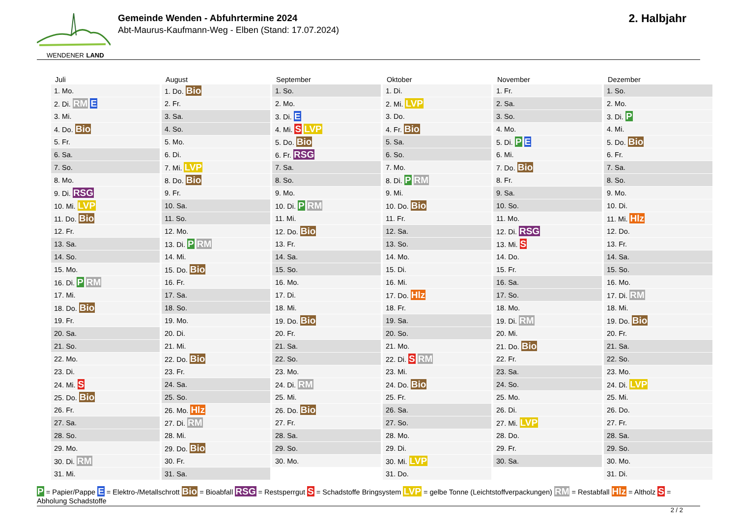WENDENER LAND
Gemeinde Wenden - Abfuhrtermine 2024
Abt-Maurus-Kaufmann-Weg - Elben (Stand: 17.07.2024)
2. Halbjahr
| Juli | August | September | Oktober | November | Dezember |
| --- | --- | --- | --- | --- | --- |
| 1. Mo. | 1. Do. Bio | 1. So. | 1. Di. | 1. Fr. | 1. So. |
| 2. Di. RM E | 2. Fr. | 2. Mo. | 2. Mi. LVP | 2. Sa. | 2. Mo. |
| 3. Mi. | 3. Sa. | 3. Di. E | 3. Do. | 3. So. | 3. Di. P |
| 4. Do. Bio | 4. So. | 4. Mi. S LVP | 4. Fr. Bio | 4. Mo. | 4. Mi. |
| 5. Fr. | 5. Mo. | 5. Do. Bio | 5. Sa. | 5. Di. P E | 5. Do. Bio |
| 6. Sa. | 6. Di. | 6. Fr. RSG | 6. So. | 6. Mi. | 6. Fr. |
| 7. So. | 7. Mi. LVP | 7. Sa. | 7. Mo. | 7. Do. Bio | 7. Sa. |
| 8. Mo. | 8. Do. Bio | 8. So. | 8. Di. P RM | 8. Fr. | 8. So. |
| 9. Di. RSG | 9. Fr. | 9. Mo. | 9. Mi. | 9. Sa. | 9. Mo. |
| 10. Mi. LVP | 10. Sa. | 10. Di. P RM | 10. Do. Bio | 10. So. | 10. Di. |
| 11. Do. Bio | 11. So. | 11. Mi. | 11. Fr. | 11. Mo. | 11. Mi. Hlz |
| 12. Fr. | 12. Mo. | 12. Do. Bio | 12. Sa. | 12. Di. RSG | 12. Do. |
| 13. Sa. | 13. Di. P RM | 13. Fr. | 13. So. | 13. Mi. S | 13. Fr. |
| 14. So. | 14. Mi. | 14. Sa. | 14. Mo. | 14. Do. | 14. Sa. |
| 15. Mo. | 15. Do. Bio | 15. So. | 15. Di. | 15. Fr. | 15. So. |
| 16. Di. P RM | 16. Fr. | 16. Mo. | 16. Mi. | 16. Sa. | 16. Mo. |
| 17. Mi. | 17. Sa. | 17. Di. | 17. Do. Hlz | 17. So. | 17. Di. RM |
| 18. Do. Bio | 18. So. | 18. Mi. | 18. Fr. | 18. Mo. | 18. Mi. |
| 19. Fr. | 19. Mo. | 19. Do. Bio | 19. Sa. | 19. Di. RM | 19. Do. Bio |
| 20. Sa. | 20. Di. | 20. Fr. | 20. So. | 20. Mi. | 20. Fr. |
| 21. So. | 21. Mi. | 21. Sa. | 21. Mo. | 21. Do. Bio | 21. Sa. |
| 22. Mo. | 22. Do. Bio | 22. So. | 22. Di. S RM | 22. Fr. | 22. So. |
| 23. Di. | 23. Fr. | 23. Mo. | 23. Mi. | 23. Sa. | 23. Mo. |
| 24. Mi. S | 24. Sa. | 24. Di. RM | 24. Do. Bio | 24. So. | 24. Di. LVP |
| 25. Do. Bio | 25. So. | 25. Mi. | 25. Fr. | 25. Mo. | 25. Mi. |
| 26. Fr. | 26. Mo. Hlz | 26. Do. Bio | 26. Sa. | 26. Di. | 26. Do. |
| 27. Sa. | 27. Di. RM | 27. Fr. | 27. So. | 27. Mi. LVP | 27. Fr. |
| 28. So. | 28. Mi. | 28. Sa. | 28. Mo. | 28. Do. | 28. Sa. |
| 29. Mo. | 29. Do. Bio | 29. So. | 29. Di. | 29. Fr. | 29. So. |
| 30. Di. RM | 30. Fr. | 30. Mo. | 30. Mi. LVP | 30. Sa. | 30. Mo. |
| 31. Mi. | 31. Sa. | | 31. Do. | | 31. Di. |
P = Papier/Pappe E = Elektro-/Metallschrott Bio = Bioabfall RSG = Restsperrgut S = Schadstoffe Bringsystem LVP = gelbe Tonne (Leichtstoffverpackungen) RM = Restabfall Hlz = Altholz S = Abholung Schadstoffe
2 / 2